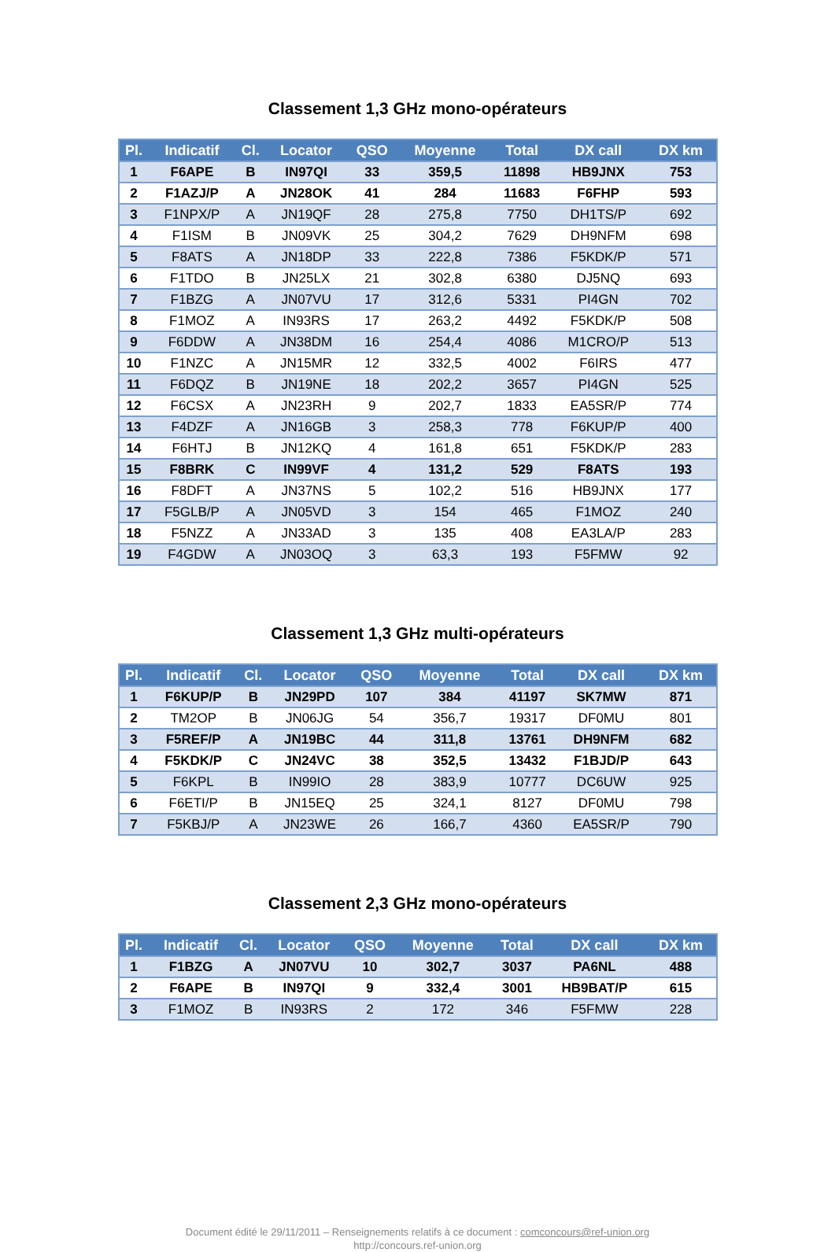Classement 1,3 GHz mono-opérateurs
| Pl. | Indicatif | Cl. | Locator | QSO | Moyenne | Total | DX call | DX km |
| --- | --- | --- | --- | --- | --- | --- | --- | --- |
| 1 | F6APE | B | IN97QI | 33 | 359,5 | 11898 | HB9JNX | 753 |
| 2 | F1AZJ/P | A | JN28OK | 41 | 284 | 11683 | F6FHP | 593 |
| 3 | F1NPX/P | A | JN19QF | 28 | 275,8 | 7750 | DH1TS/P | 692 |
| 4 | F1ISM | B | JN09VK | 25 | 304,2 | 7629 | DH9NFM | 698 |
| 5 | F8ATS | A | JN18DP | 33 | 222,8 | 7386 | F5KDK/P | 571 |
| 6 | F1TDO | B | JN25LX | 21 | 302,8 | 6380 | DJ5NQ | 693 |
| 7 | F1BZG | A | JN07VU | 17 | 312,6 | 5331 | PI4GN | 702 |
| 8 | F1MOZ | A | IN93RS | 17 | 263,2 | 4492 | F5KDK/P | 508 |
| 9 | F6DDW | A | JN38DM | 16 | 254,4 | 4086 | M1CRO/P | 513 |
| 10 | F1NZC | A | JN15MR | 12 | 332,5 | 4002 | F6IRS | 477 |
| 11 | F6DQZ | B | JN19NE | 18 | 202,2 | 3657 | PI4GN | 525 |
| 12 | F6CSX | A | JN23RH | 9 | 202,7 | 1833 | EA5SR/P | 774 |
| 13 | F4DZF | A | JN16GB | 3 | 258,3 | 778 | F6KUP/P | 400 |
| 14 | F6HTJ | B | JN12KQ | 4 | 161,8 | 651 | F5KDK/P | 283 |
| 15 | F8BRK | C | IN99VF | 4 | 131,2 | 529 | F8ATS | 193 |
| 16 | F8DFT | A | JN37NS | 5 | 102,2 | 516 | HB9JNX | 177 |
| 17 | F5GLB/P | A | JN05VD | 3 | 154 | 465 | F1MOZ | 240 |
| 18 | F5NZZ | A | JN33AD | 3 | 135 | 408 | EA3LA/P | 283 |
| 19 | F4GDW | A | JN03OQ | 3 | 63,3 | 193 | F5FMW | 92 |
Classement 1,3 GHz multi-opérateurs
| Pl. | Indicatif | Cl. | Locator | QSO | Moyenne | Total | DX call | DX km |
| --- | --- | --- | --- | --- | --- | --- | --- | --- |
| 1 | F6KUP/P | B | JN29PD | 107 | 384 | 41197 | SK7MW | 871 |
| 2 | TM2OP | B | JN06JG | 54 | 356,7 | 19317 | DF0MU | 801 |
| 3 | F5REF/P | A | JN19BC | 44 | 311,8 | 13761 | DH9NFM | 682 |
| 4 | F5KDK/P | C | JN24VC | 38 | 352,5 | 13432 | F1BJD/P | 643 |
| 5 | F6KPL | B | IN99IO | 28 | 383,9 | 10777 | DC6UW | 925 |
| 6 | F6ETI/P | B | JN15EQ | 25 | 324,1 | 8127 | DF0MU | 798 |
| 7 | F5KBJ/P | A | JN23WE | 26 | 166,7 | 4360 | EA5SR/P | 790 |
Classement 2,3 GHz mono-opérateurs
| Pl. | Indicatif | Cl. | Locator | QSO | Moyenne | Total | DX call | DX km |
| --- | --- | --- | --- | --- | --- | --- | --- | --- |
| 1 | F1BZG | A | JN07VU | 10 | 302,7 | 3037 | PA6NL | 488 |
| 2 | F6APE | B | IN97QI | 9 | 332,4 | 3001 | HB9BAT/P | 615 |
| 3 | F1MOZ | B | IN93RS | 2 | 172 | 346 | F5FMW | 228 |
Document édité le 29/11/2011 – Renseignements relatifs à ce document : comconcours@ref-union.org
http://concours.ref-union.org